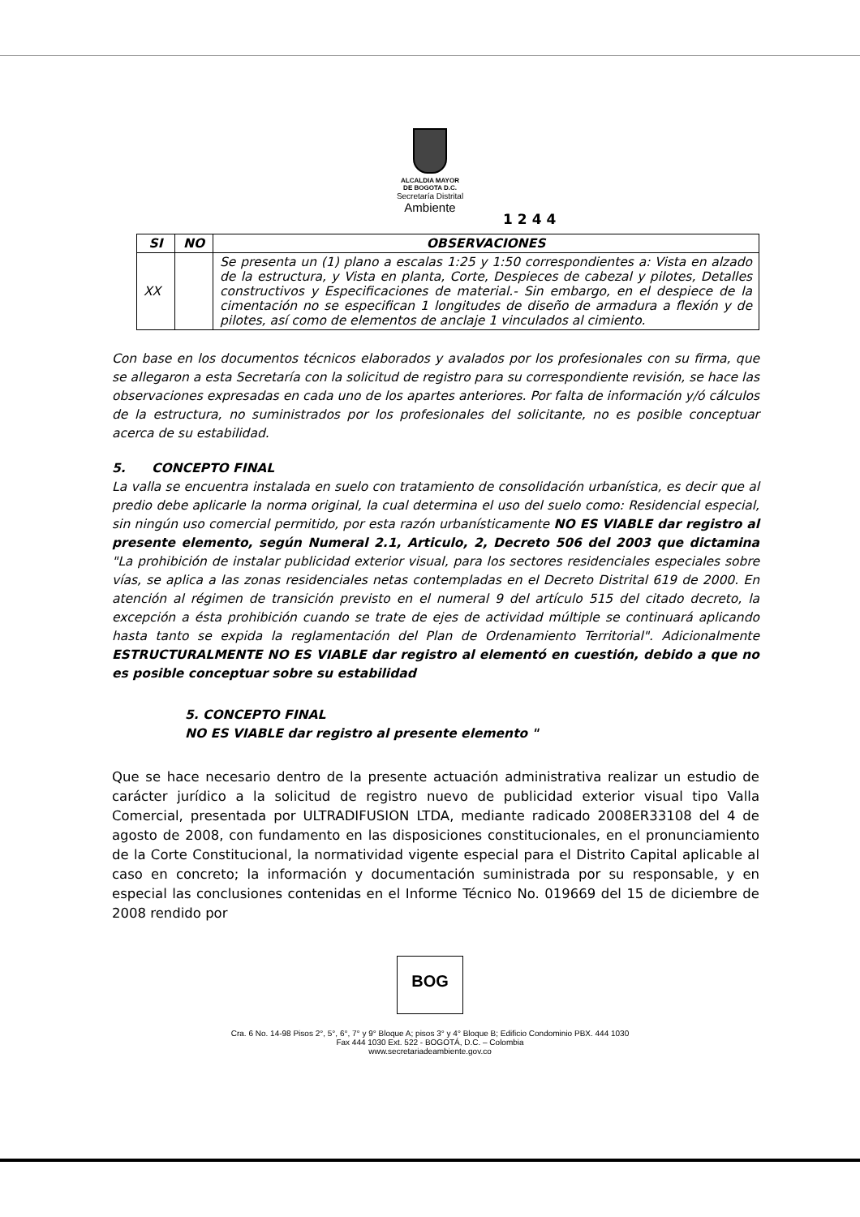ALCALDIA MAYOR
DE BOGOTA D.C.
Secretaría Distrital
Ambiente
1244
| SI | NO | OBSERVACIONES |
| --- | --- | --- |
| XX | | Se presenta un (1) plano a escalas 1:25 y 1:50 correspondientes a: Vista en alzado de la estructura, y Vista en planta, Corte, Despieces de cabezal y pilotes, Detalles constructivos y Especificaciones de material.- Sin embargo, en el despiece de la cimentación no se especifican 1 longitudes de diseño de armadura a flexión y de pilotes, así como de elementos de anclaje 1 vinculados al cimiento. |
Con base en los documentos técnicos elaborados y avalados por los profesionales con su firma, que se allegaron a esta Secretaría con la solicitud de registro para su correspondiente revisión, se hace las observaciones expresadas en cada uno de los apartes anteriores. Por falta de información y/ó cálculos de la estructura, no suministrados por los profesionales del solicitante, no es posible conceptuar acerca de su estabilidad.
5. CONCEPTO FINAL
La valla se encuentra instalada en suelo con tratamiento de consolidación urbanística, es decir que al predio debe aplicarle la norma original, la cual determina el uso del suelo como: Residencial especial, sin ningún uso comercial permitido, por esta razón urbanísticamente NO ES VIABLE dar registro al presente elemento, según Numeral 2.1, Articulo, 2, Decreto 506 del 2003 que dictamina "La prohibición de instalar publicidad exterior visual, para los sectores residenciales especiales sobre vías, se aplica a las zonas residenciales netas contempladas en el Decreto Distrital 619 de 2000. En atención al régimen de transición previsto en el numeral 9 del artículo 515 del citado decreto, la excepción a ésta prohibición cuando se trate de ejes de actividad múltiple se continuará aplicando hasta tanto se expida la reglamentación del Plan de Ordenamiento Territorial". Adicionalmente ESTRUCTURALMENTE NO ES VIABLE dar registro al elementó en cuestión, debido a que no es posible conceptuar sobre su estabilidad
5. CONCEPTO FINAL
NO ES VIABLE dar registro al presente elemento "
Que se hace necesario dentro de la presente actuación administrativa realizar un estudio de carácter jurídico a la solicitud de registro nuevo de publicidad exterior visual tipo Valla Comercial, presentada por ULTRADIFUSION LTDA, mediante radicado 2008ER33108 del 4 de agosto de 2008, con fundamento en las disposiciones constitucionales, en el pronunciamiento de la Corte Constitucional, la normatividad vigente especial para el Distrito Capital aplicable al caso en concreto; la información y documentación suministrada por su responsable, y en especial las conclusiones contenidas en el Informe Técnico No. 019669 del 15 de diciembre de 2008 rendido por
BOG
Cra. 6 No. 14-98 Pisos 2°, 5°, 6°, 7° y 9° Bloque A; pisos 3° y 4° Bloque B; Edificio Condominio PBX. 444 1030
Fax 444 1030 Ext. 522 - BOGOTÁ, D.C. – Colombia
www.secretariadeambiente.gov.co